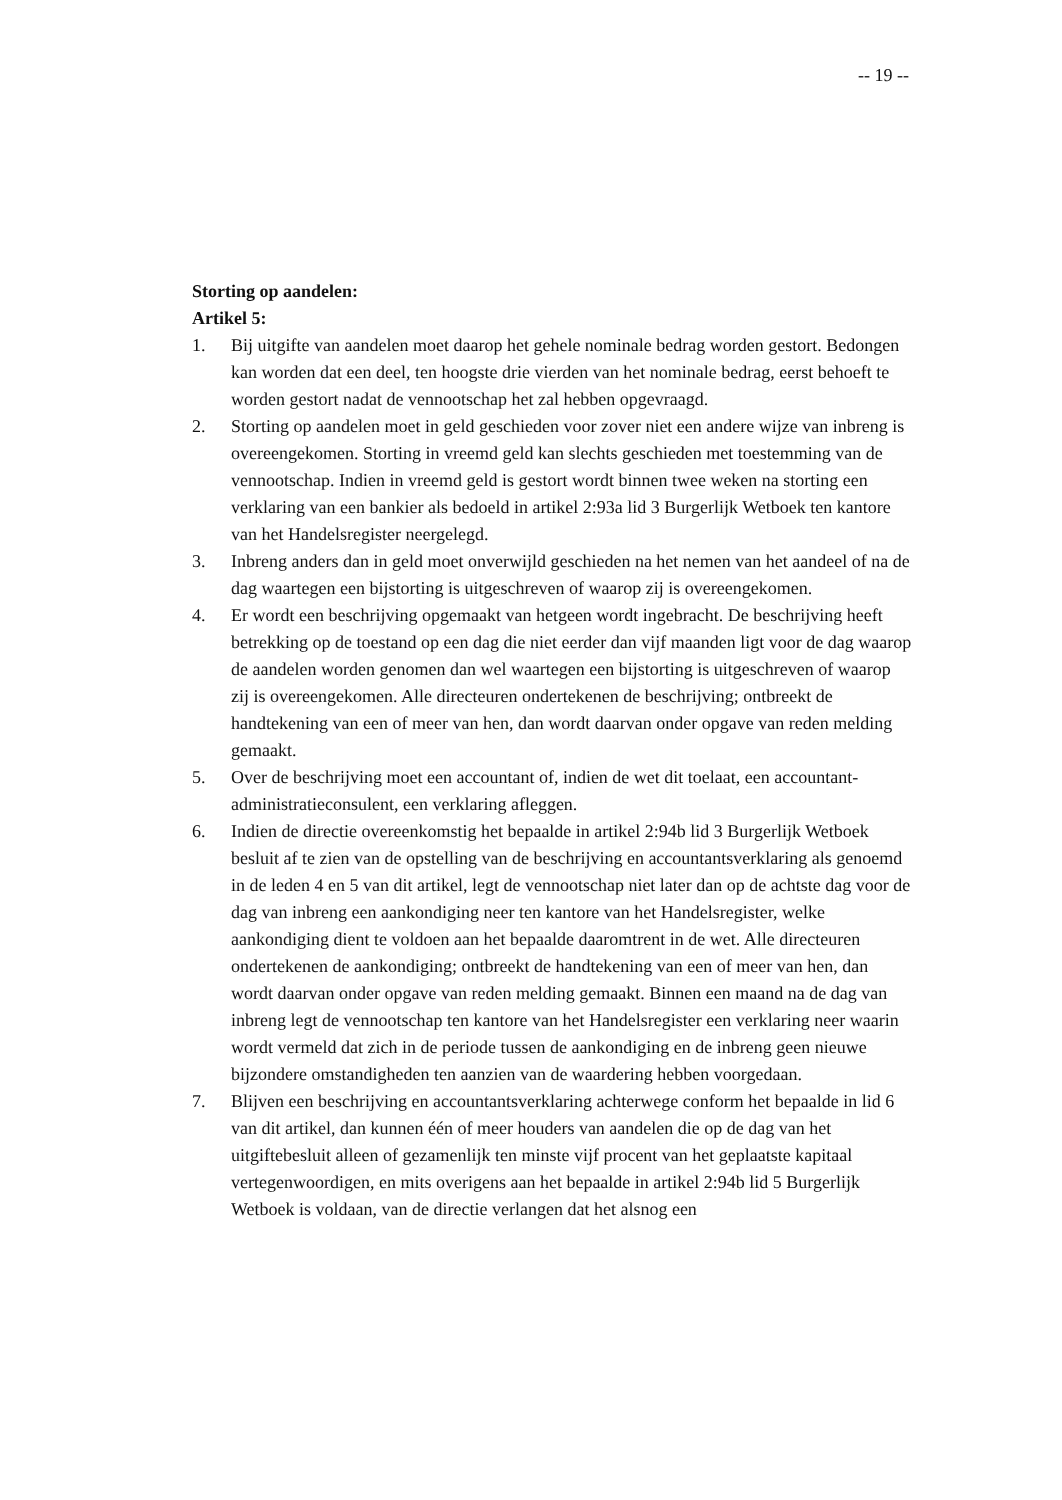-- 19 --
Storting op aandelen:
Artikel 5:
1. Bij uitgifte van aandelen moet daarop het gehele nominale bedrag worden gestort. Bedongen kan worden dat een deel, ten hoogste drie vierden van het nominale bedrag, eerst behoeft te worden gestort nadat de vennootschap het zal hebben opgevraagd.
2. Storting op aandelen moet in geld geschieden voor zover niet een andere wijze van inbreng is overeengekomen. Storting in vreemd geld kan slechts geschieden met toestemming van de vennootschap. Indien in vreemd geld is gestort wordt binnen twee weken na storting een verklaring van een bankier als bedoeld in artikel 2:93a lid 3 Burgerlijk Wetboek ten kantore van het Handelsregister neergelegd.
3. Inbreng anders dan in geld moet onverwijld geschieden na het nemen van het aandeel of na de dag waartegen een bijstorting is uitgeschreven of waarop zij is overeengekomen.
4. Er wordt een beschrijving opgemaakt van hetgeen wordt ingebracht. De beschrijving heeft betrekking op de toestand op een dag die niet eerder dan vijf maanden ligt voor de dag waarop de aandelen worden genomen dan wel waartegen een bijstorting is uitgeschreven of waarop zij is overeengekomen. Alle directeuren ondertekenen de beschrijving; ontbreekt de handtekening van een of meer van hen, dan wordt daarvan onder opgave van reden melding gemaakt.
5. Over de beschrijving moet een accountant of, indien de wet dit toelaat, een accountant-administratieconsulent, een verklaring afleggen.
6. Indien de directie overeenkomstig het bepaalde in artikel 2:94b lid 3 Burgerlijk Wetboek besluit af te zien van de opstelling van de beschrijving en accountantsverklaring als genoemd in de leden 4 en 5 van dit artikel, legt de vennootschap niet later dan op de achtste dag voor de dag van inbreng een aankondiging neer ten kantore van het Handelsregister, welke aankondiging dient te voldoen aan het bepaalde daaromtrent in de wet. Alle directeuren ondertekenen de aankondiging; ontbreekt de handtekening van een of meer van hen, dan wordt daarvan onder opgave van reden melding gemaakt. Binnen een maand na de dag van inbreng legt de vennootschap ten kantore van het Handelsregister een verklaring neer waarin wordt vermeld dat zich in de periode tussen de aankondiging en de inbreng geen nieuwe bijzondere omstandigheden ten aanzien van de waardering hebben voorgedaan.
7. Blijven een beschrijving en accountantsverklaring achterwege conform het bepaalde in lid 6 van dit artikel, dan kunnen één of meer houders van aandelen die op de dag van het uitgiftebesluit alleen of gezamenlijk ten minste vijf procent van het geplaatste kapitaal vertegenwoordigen, en mits overigens aan het bepaalde in artikel 2:94b lid 5 Burgerlijk Wetboek is voldaan, van de directie verlangen dat het alsnog een